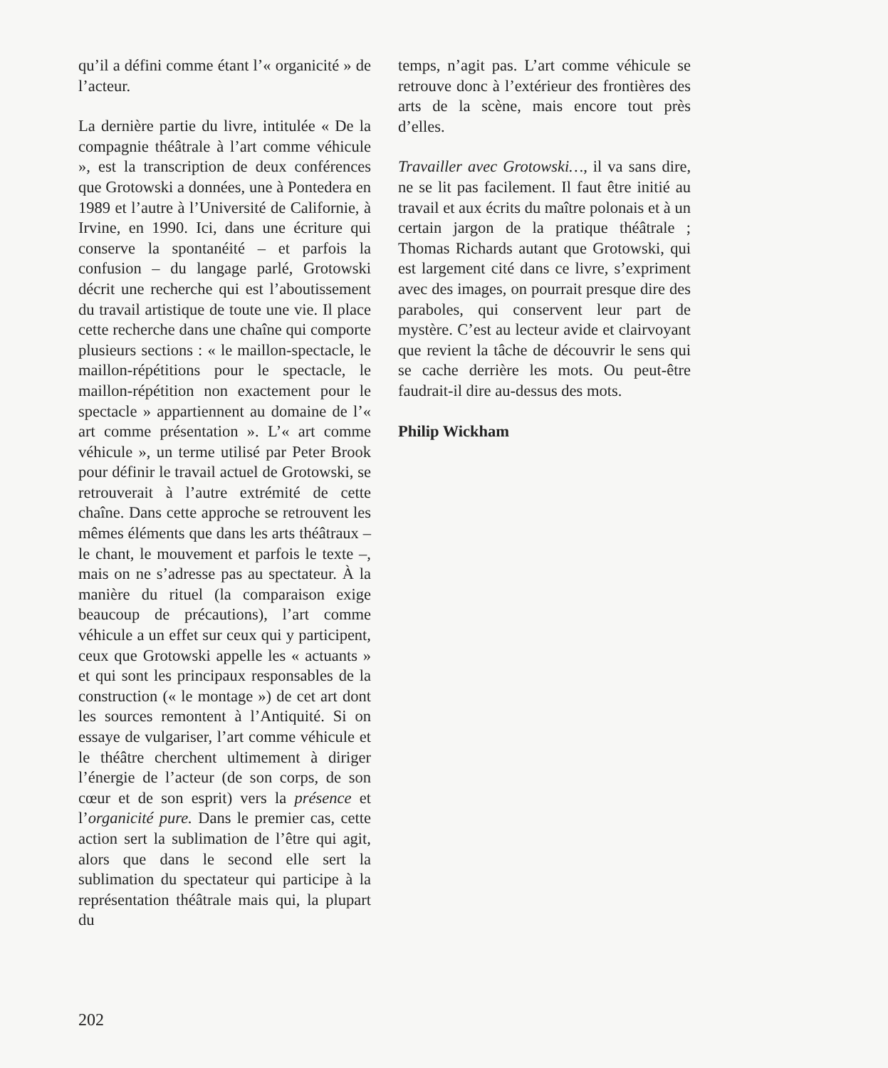qu’il a défini comme étant l’« organicité » de l’acteur.
La dernière partie du livre, intitulée « De la compagnie théâtrale à l’art comme véhicule », est la transcription de deux conférences que Grotowski a données, une à Pontedera en 1989 et l’autre à l’Université de Californie, à Irvine, en 1990. Ici, dans une écriture qui conserve la spontanéité – et parfois la confusion – du langage parlé, Grotowski décrit une recherche qui est l’aboutissement du travail artistique de toute une vie. Il place cette recherche dans une chaîne qui comporte plusieurs sections : « le maillon-spectacle, le maillon-répétitions pour le spectacle, le maillon-répétition non exactement pour le spectacle » appartiennent au domaine de l’« art comme présentation ». L’« art comme véhicule », un terme utilisé par Peter Brook pour définir le travail actuel de Grotowski, se retrouverait à l’autre extrémité de cette chaîne. Dans cette approche se retrouvent les mêmes éléments que dans les arts théâtraux – le chant, le mouvement et parfois le texte –, mais on ne s’adresse pas au spectateur. À la manière du rituel (la comparaison exige beaucoup de précautions), l’art comme véhicule a un effet sur ceux qui y participent, ceux que Grotowski appelle les « actuants » et qui sont les principaux responsables de la construction (« le montage ») de cet art dont les sources remontent à l’Antiquité. Si on essaye de vulgariser, l’art comme véhicule et le théâtre cherchent ultimement à diriger l’énergie de l’acteur (de son corps, de son cœur et de son esprit) vers la présence et l’organicité pure. Dans le premier cas, cette action sert la sublimation de l’être qui agit, alors que dans le second elle sert la sublimation du spectateur qui participe à la représentation théâtrale mais qui, la plupart du
temps, n’agit pas. L’art comme véhicule se retrouve donc à l’extérieur des frontières des arts de la scène, mais encore tout près d’elles.
Travailler avec Grotowski…, il va sans dire, ne se lit pas facilement. Il faut être initié au travail et aux écrits du maître polonais et à un certain jargon de la pratique théâtrale ; Thomas Richards autant que Grotowski, qui est largement cité dans ce livre, s’expriment avec des images, on pourrait presque dire des paraboles, qui conservent leur part de mystère. C’est au lecteur avide et clairvoyant que revient la tâche de découvrir le sens qui se cache derrière les mots. Ou peut-être faudrait-il dire au-dessus des mots.
Philip Wickham
202